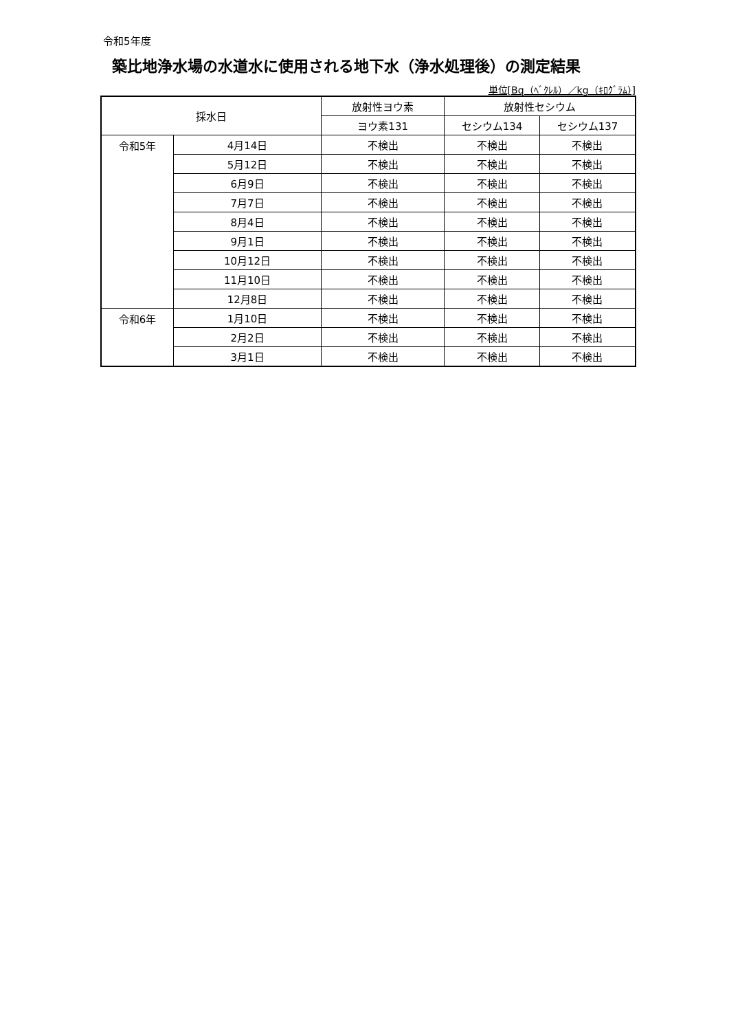令和5年度
築比地浄水場の水道水に使用される地下水（浄水処理後）の測定結果
単位[Bq（ﾍﾞｸﾚﾙ）／kg（ｷﾛｸﾞﾗﾑ）]
| 採水日 | | 放射性ヨウ素 | 放射性セシウム | |
| --- | --- | --- | --- | --- |
| | | ヨウ素131 | セシウム134 | セシウム137 |
| 令和5年 | 4月14日 | 不検出 | 不検出 | 不検出 |
| | 5月12日 | 不検出 | 不検出 | 不検出 |
| | 6月9日 | 不検出 | 不検出 | 不検出 |
| | 7月7日 | 不検出 | 不検出 | 不検出 |
| | 8月4日 | 不検出 | 不検出 | 不検出 |
| | 9月1日 | 不検出 | 不検出 | 不検出 |
| | 10月12日 | 不検出 | 不検出 | 不検出 |
| | 11月10日 | 不検出 | 不検出 | 不検出 |
| | 12月8日 | 不検出 | 不検出 | 不検出 |
| 令和6年 | 1月10日 | 不検出 | 不検出 | 不検出 |
| | 2月2日 | 不検出 | 不検出 | 不検出 |
| | 3月1日 | 不検出 | 不検出 | 不検出 |